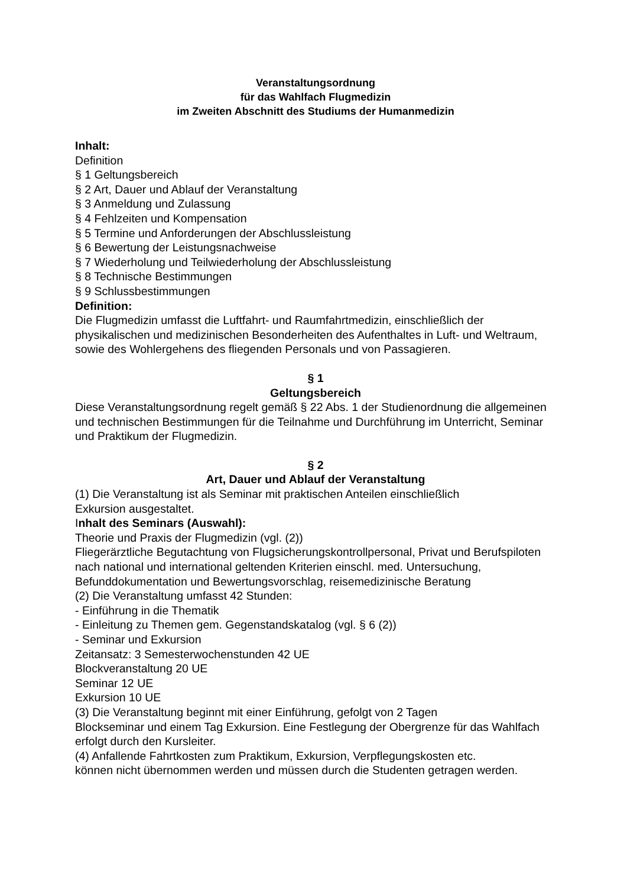Veranstaltungsordnung
für das Wahlfach Flugmedizin
im Zweiten Abschnitt des Studiums der Humanmedizin
Inhalt:
Definition
§ 1 Geltungsbereich
§ 2 Art, Dauer und Ablauf der Veranstaltung
§ 3 Anmeldung und Zulassung
§ 4 Fehlzeiten und Kompensation
§ 5 Termine und Anforderungen der Abschlussleistung
§ 6 Bewertung der Leistungsnachweise
§ 7 Wiederholung und Teilwiederholung der Abschlussleistung
§ 8 Technische Bestimmungen
§ 9 Schlussbestimmungen
Definition:
Die Flugmedizin umfasst die Luftfahrt- und Raumfahrtmedizin, einschließlich der physikalischen und medizinischen Besonderheiten des Aufenthaltes in Luft- und Weltraum, sowie des Wohlergehens des fliegenden Personals und von Passagieren.
§ 1
Geltungsbereich
Diese Veranstaltungsordnung regelt gemäß § 22 Abs. 1 der Studienordnung die allgemeinen und technischen Bestimmungen für die Teilnahme und Durchführung im Unterricht, Seminar und Praktikum der Flugmedizin.
§ 2
Art, Dauer und Ablauf der Veranstaltung
(1) Die Veranstaltung ist als Seminar mit praktischen Anteilen einschließlich
Exkursion ausgestaltet.
Inhalt des Seminars (Auswahl):
Theorie und Praxis der Flugmedizin (vgl. (2))
Fliegerärztliche Begutachtung von Flugsicherungskontrollpersonal, Privat und Berufspiloten nach national und international geltenden Kriterien einschl. med. Untersuchung, Befunddokumentation und Bewertungsvorschlag, reisemedizinische Beratung
(2) Die Veranstaltung umfasst 42 Stunden:
- Einführung in die Thematik
- Einleitung zu Themen gem. Gegenstandskatalog (vgl. § 6 (2))
- Seminar und Exkursion
Zeitansatz: 3 Semesterwochenstunden 42 UE
Blockveranstaltung 20 UE
Seminar 12 UE
Exkursion 10 UE
(3) Die Veranstaltung beginnt mit einer Einführung, gefolgt von 2 Tagen
Blockseminar und einem Tag Exkursion. Eine Festlegung der Obergrenze für das Wahlfach erfolgt durch den Kursleiter.
(4) Anfallende Fahrtkosten zum Praktikum, Exkursion, Verpflegungskosten etc.
können nicht übernommen werden und müssen durch die Studenten getragen werden.